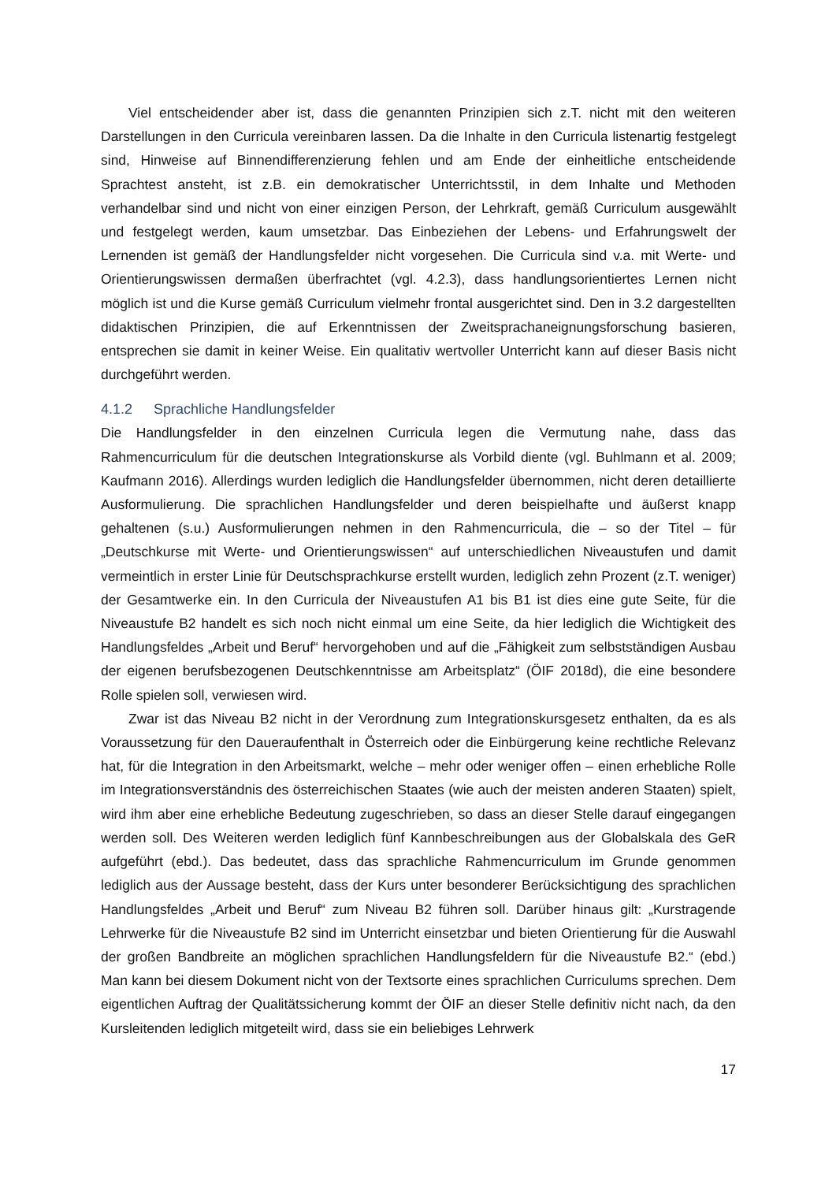Viel entscheidender aber ist, dass die genannten Prinzipien sich z.T. nicht mit den weiteren Darstellungen in den Curricula vereinbaren lassen. Da die Inhalte in den Curricula listenartig festgelegt sind, Hinweise auf Binnendifferenzierung fehlen und am Ende der einheitliche entscheidende Sprachtest ansteht, ist z.B. ein demokratischer Unterrichtsstil, in dem Inhalte und Methoden verhandelbar sind und nicht von einer einzigen Person, der Lehrkraft, gemäß Curriculum ausgewählt und festgelegt werden, kaum umsetzbar. Das Einbeziehen der Lebens- und Erfahrungswelt der Lernenden ist gemäß der Handlungsfelder nicht vorgesehen. Die Curricula sind v.a. mit Werte- und Orientierungswissen dermaßen überfrachtet (vgl. 4.2.3), dass handlungsorientiertes Lernen nicht möglich ist und die Kurse gemäß Curriculum vielmehr frontal ausgerichtet sind. Den in 3.2 dargestellten didaktischen Prinzipien, die auf Erkenntnissen der Zweitsprachaneignungsforschung basieren, entsprechen sie damit in keiner Weise. Ein qualitativ wertvoller Unterricht kann auf dieser Basis nicht durchgeführt werden.
4.1.2 Sprachliche Handlungsfelder
Die Handlungsfelder in den einzelnen Curricula legen die Vermutung nahe, dass das Rahmencurriculum für die deutschen Integrationskurse als Vorbild diente (vgl. Buhlmann et al. 2009; Kaufmann 2016). Allerdings wurden lediglich die Handlungsfelder übernommen, nicht deren detaillierte Ausformulierung. Die sprachlichen Handlungsfelder und deren beispielhafte und äußerst knapp gehaltenen (s.u.) Ausformulierungen nehmen in den Rahmencurricula, die – so der Titel – für „Deutschkurse mit Werte- und Orientierungswissen“ auf unterschiedlichen Niveaustufen und damit vermeintlich in erster Linie für Deutschsprachkurse erstellt wurden, lediglich zehn Prozent (z.T. weniger) der Gesamtwerke ein. In den Curricula der Niveaustufen A1 bis B1 ist dies eine gute Seite, für die Niveaustufe B2 handelt es sich noch nicht einmal um eine Seite, da hier lediglich die Wichtigkeit des Handlungsfeldes „Arbeit und Beruf“ hervorgehoben und auf die „Fähigkeit zum selbstständigen Ausbau der eigenen berufsbezogenen Deutschkenntnisse am Arbeitsplatz“ (ÖIF 2018d), die eine besondere Rolle spielen soll, verwiesen wird.
Zwar ist das Niveau B2 nicht in der Verordnung zum Integrationskursgesetz enthalten, da es als Voraussetzung für den Daueraufenthalt in Österreich oder die Einbürgerung keine rechtliche Relevanz hat, für die Integration in den Arbeitsmarkt, welche – mehr oder weniger offen – einen erhebliche Rolle im Integrationsverständnis des österreichischen Staates (wie auch der meisten anderen Staaten) spielt, wird ihm aber eine erhebliche Bedeutung zugeschrieben, so dass an dieser Stelle darauf eingegangen werden soll. Des Weiteren werden lediglich fünf Kannbeschreibungen aus der Globalskala des GeR aufgeführt (ebd.). Das bedeutet, dass das sprachliche Rahmencurriculum im Grunde genommen lediglich aus der Aussage besteht, dass der Kurs unter besonderer Berücksichtigung des sprachlichen Handlungsfeldes „Arbeit und Beruf“ zum Niveau B2 führen soll. Darüber hinaus gilt: „Kurstragende Lehrwerke für die Niveaustufe B2 sind im Unterricht einsetzbar und bieten Orientierung für die Auswahl der großen Bandbreite an möglichen sprachlichen Handlungsfeldern für die Niveaustufe B2.“ (ebd.) Man kann bei diesem Dokument nicht von der Textsorte eines sprachlichen Curriculums sprechen. Dem eigentlichen Auftrag der Qualitätssicherung kommt der ÖIF an dieser Stelle definitiv nicht nach, da den Kursleitenden lediglich mitgeteilt wird, dass sie ein beliebiges Lehrwerk
17